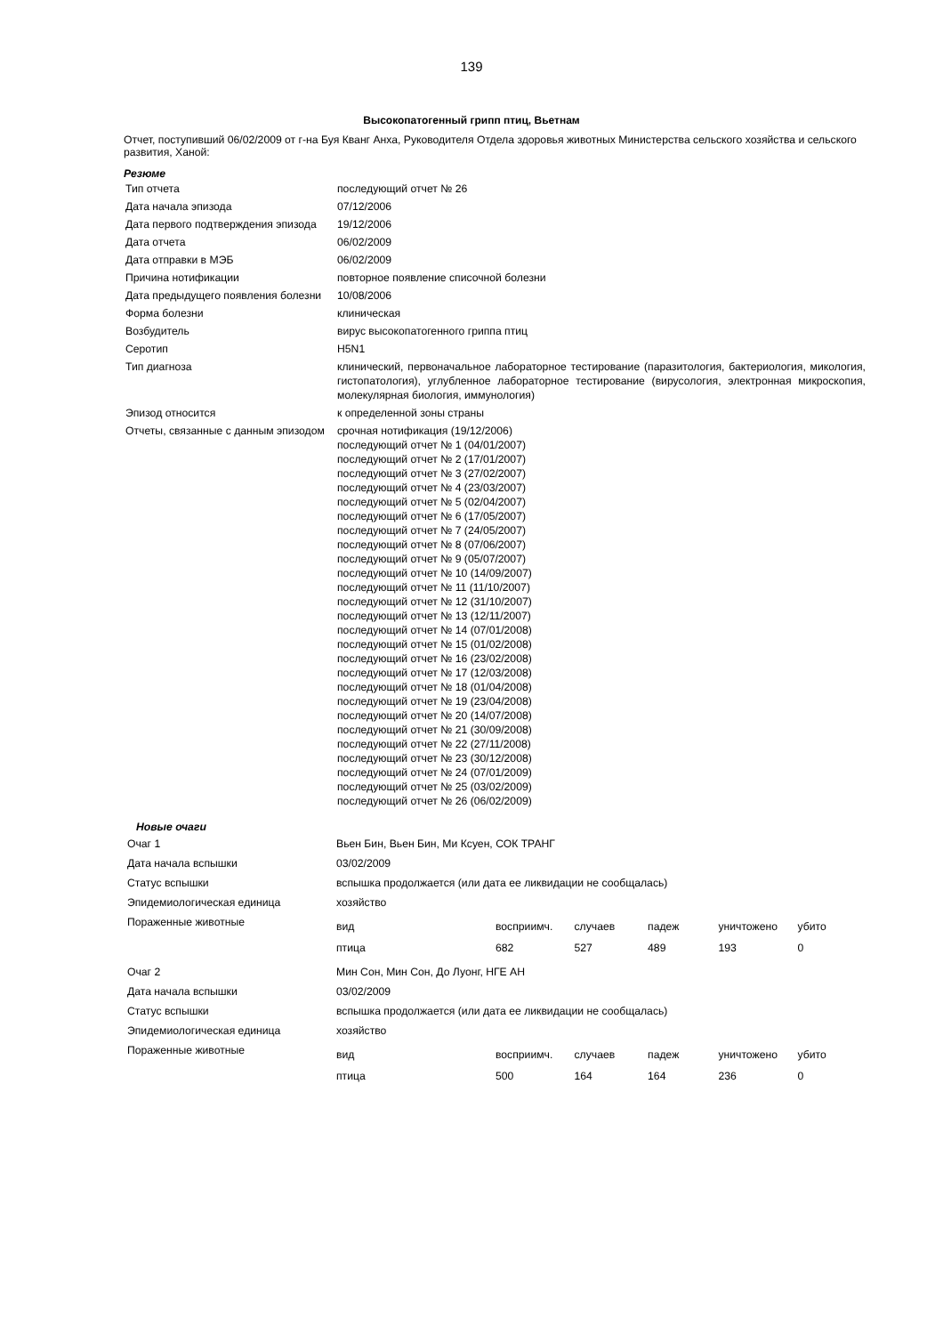139
Высокопатогенный грипп птиц, Вьетнам
Отчет, поступивший 06/02/2009 от г-на Буя Кванг Анха, Руководителя Отдела здоровья животных Министерства сельского хозяйства и сельского развития, Ханой:
Резюме
| Тип отчета | последующий отчет № 26 |
| Дата начала эпизода | 07/12/2006 |
| Дата первого подтверждения эпизода | 19/12/2006 |
| Дата отчета | 06/02/2009 |
| Дата отправки в МЭБ | 06/02/2009 |
| Причина нотификации | повторное появление списочной болезни |
| Дата предыдущего появления болезни | 10/08/2006 |
| Форма болезни | клиническая |
| Возбудитель | вирус высокопатогенного гриппа птиц |
| Серотип | H5N1 |
| Тип диагноза | клинический, первоначальное лабораторное тестирование (паразитология, бактериология, микология, гистопатология), углубленное лабораторное тестирование (вирусология, электронная микроскопия, молекулярная биология, иммунология) |
| Эпизод относится | к определенной зоны страны |
| Отчеты, связанные с данным эпизодом | срочная нотификация (19/12/2006) последующий отчет № 1 (04/01/2007) последующий отчет № 2 (17/01/2007) последующий отчет № 3 (27/02/2007) последующий отчет № 4 (23/03/2007) последующий отчет № 5 (02/04/2007) последующий отчет № 6 (17/05/2007) последующий отчет № 7 (24/05/2007) последующий отчет № 8 (07/06/2007) последующий отчет № 9 (05/07/2007) последующий отчет № 10 (14/09/2007) последующий отчет № 11 (11/10/2007) последующий отчет № 12 (31/10/2007) последующий отчет № 13 (12/11/2007) последующий отчет № 14 (07/01/2008) последующий отчет № 15 (01/02/2008) последующий отчет № 16 (23/02/2008) последующий отчет № 17 (12/03/2008) последующий отчет № 18 (01/04/2008) последующий отчет № 19 (23/04/2008) последующий отчет № 20 (14/07/2008) последующий отчет № 21 (30/09/2008) последующий отчет № 22 (27/11/2008) последующий отчет № 23 (30/12/2008) последующий отчет № 24 (07/01/2009) последующий отчет № 25 (03/02/2009) последующий отчет № 26 (06/02/2009) |
Новые очаги
| Очаг 1 | Вьен Бин, Вьен Бин, Ми Ксуен, СОК ТРАНГ |
| Дата начала вспышки | 03/02/2009 |
| Статус вспышки | вспышка продолжается (или дата ее ликвидации не сообщалась) |
| Эпидемиологическая единица | хозяйство |
| Пораженные животные | / вид / восприимч. / случаев / падеж / уничтожено / убито / / птица / 682 / 527 / 489 / 193 / 0 / |
| Очаг 2 | Мин Сон, Мин Сон, До Луонг, НГЕ АН |
| Дата начала вспышки | 03/02/2009 |
| Статус вспышки | вспышка продолжается (или дата ее ликвидации не сообщалась) |
| Эпидемиологическая единица | хозяйство |
| Пораженные животные | / вид / восприимч. / случаев / падеж / уничтожено / убито / / птица / 500 / 164 / 164 / 236 / 0 / |